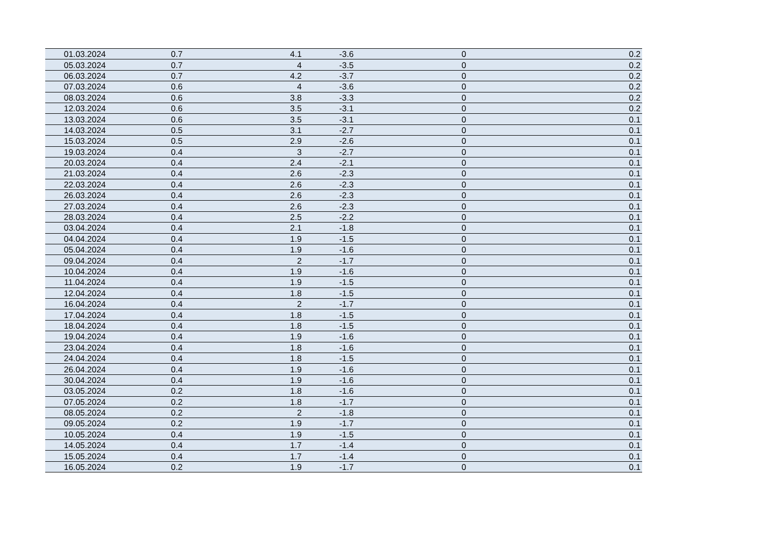| 01.03.2024 | 0.7 | 4.1 | -3.6 | 0 | 0.2 |
| 05.03.2024 | 0.7 | 4 | -3.5 | 0 | 0.2 |
| 06.03.2024 | 0.7 | 4.2 | -3.7 | 0 | 0.2 |
| 07.03.2024 | 0.6 | 4 | -3.6 | 0 | 0.2 |
| 08.03.2024 | 0.6 | 3.8 | -3.3 | 0 | 0.2 |
| 12.03.2024 | 0.6 | 3.5 | -3.1 | 0 | 0.2 |
| 13.03.2024 | 0.6 | 3.5 | -3.1 | 0 | 0.1 |
| 14.03.2024 | 0.5 | 3.1 | -2.7 | 0 | 0.1 |
| 15.03.2024 | 0.5 | 2.9 | -2.6 | 0 | 0.1 |
| 19.03.2024 | 0.4 | 3 | -2.7 | 0 | 0.1 |
| 20.03.2024 | 0.4 | 2.4 | -2.1 | 0 | 0.1 |
| 21.03.2024 | 0.4 | 2.6 | -2.3 | 0 | 0.1 |
| 22.03.2024 | 0.4 | 2.6 | -2.3 | 0 | 0.1 |
| 26.03.2024 | 0.4 | 2.6 | -2.3 | 0 | 0.1 |
| 27.03.2024 | 0.4 | 2.6 | -2.3 | 0 | 0.1 |
| 28.03.2024 | 0.4 | 2.5 | -2.2 | 0 | 0.1 |
| 03.04.2024 | 0.4 | 2.1 | -1.8 | 0 | 0.1 |
| 04.04.2024 | 0.4 | 1.9 | -1.5 | 0 | 0.1 |
| 05.04.2024 | 0.4 | 1.9 | -1.6 | 0 | 0.1 |
| 09.04.2024 | 0.4 | 2 | -1.7 | 0 | 0.1 |
| 10.04.2024 | 0.4 | 1.9 | -1.6 | 0 | 0.1 |
| 11.04.2024 | 0.4 | 1.9 | -1.5 | 0 | 0.1 |
| 12.04.2024 | 0.4 | 1.8 | -1.5 | 0 | 0.1 |
| 16.04.2024 | 0.4 | 2 | -1.7 | 0 | 0.1 |
| 17.04.2024 | 0.4 | 1.8 | -1.5 | 0 | 0.1 |
| 18.04.2024 | 0.4 | 1.8 | -1.5 | 0 | 0.1 |
| 19.04.2024 | 0.4 | 1.9 | -1.6 | 0 | 0.1 |
| 23.04.2024 | 0.4 | 1.8 | -1.6 | 0 | 0.1 |
| 24.04.2024 | 0.4 | 1.8 | -1.5 | 0 | 0.1 |
| 26.04.2024 | 0.4 | 1.9 | -1.6 | 0 | 0.1 |
| 30.04.2024 | 0.4 | 1.9 | -1.6 | 0 | 0.1 |
| 03.05.2024 | 0.2 | 1.8 | -1.6 | 0 | 0.1 |
| 07.05.2024 | 0.2 | 1.8 | -1.7 | 0 | 0.1 |
| 08.05.2024 | 0.2 | 2 | -1.8 | 0 | 0.1 |
| 09.05.2024 | 0.2 | 1.9 | -1.7 | 0 | 0.1 |
| 10.05.2024 | 0.4 | 1.9 | -1.5 | 0 | 0.1 |
| 14.05.2024 | 0.4 | 1.7 | -1.4 | 0 | 0.1 |
| 15.05.2024 | 0.4 | 1.7 | -1.4 | 0 | 0.1 |
| 16.05.2024 | 0.2 | 1.9 | -1.7 | 0 | 0.1 |